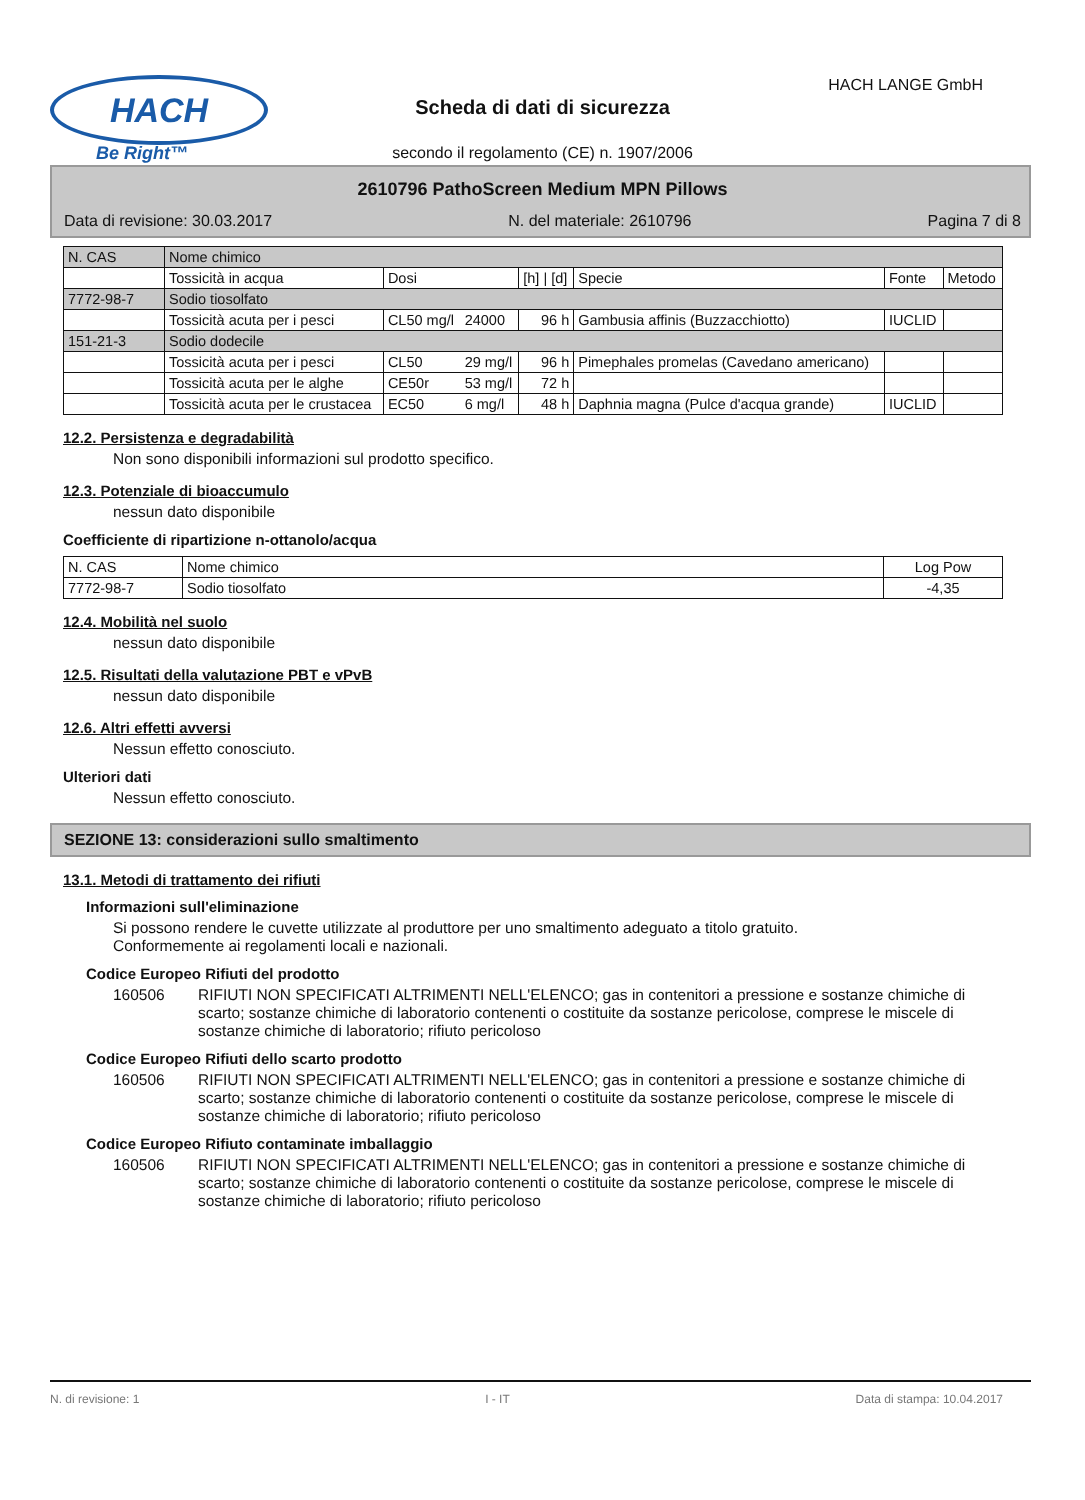HACH
Be Right™
HACH LANGE GmbH
Scheda di dati di sicurezza
secondo il regolamento (CE) n. 1907/2006
2610796 PathoScreen Medium MPN Pillows
Data di revisione: 30.03.2017 N. del materiale: 2610796 Pagina 7 di 8
| N. CAS | Nome chimico | | | | | | |
| | Tossicità in acqua | Dosi | | [h] / [d] | Specie | Fonte | Metodo |
| 7772-98-7 | Sodio tiosolfato | | | | | | |
| | Tossicità acuta per i pesci | CL50 mg/l | 24000 | 96 h | Gambusia affinis (Buzzacchiotto) | IUCLID | |
| 151-21-3 | Sodio dodecile | | | | | | |
| | Tossicità acuta per i pesci | CL50 | 29 mg/l | 96 h | Pimephales promelas (Cavedano americano) | | |
| | Tossicità acuta per le alghe | CE50r | 53 mg/l | 72 h | | | |
| | Tossicità acuta per le crustacea | EC50 | 6 mg/l | 48 h | Daphnia magna (Pulce d'acqua grande) | IUCLID | |
12.2. Persistenza e degradabilità
Non sono disponibili informazioni sul prodotto specifico.
12.3. Potenziale di bioaccumulo
nessun dato disponibile
Coefficiente di ripartizione n-ottanolo/acqua
| N. CAS | Nome chimico | Log Pow |
| 7772-98-7 | Sodio tiosolfato | -4,35 |
12.4. Mobilità nel suolo
nessun dato disponibile
12.5. Risultati della valutazione PBT e vPvB
nessun dato disponibile
12.6. Altri effetti avversi
Nessun effetto conosciuto.
Ulteriori dati
Nessun effetto conosciuto.
SEZIONE 13: considerazioni sullo smaltimento
13.1. Metodi di trattamento dei rifiuti
Informazioni sull'eliminazione
Si possono rendere le cuvette utilizzate al produttore per uno smaltimento adeguato a titolo gratuito.
Conformemente ai regolamenti locali e nazionali.
Codice Europeo Rifiuti del prodotto
160506 RIFIUTI NON SPECIFICATI ALTRIMENTI NELL'ELENCO; gas in contenitori a pressione e sostanze chimiche di scarto; sostanze chimiche di laboratorio contenenti o costituite da sostanze pericolose, comprese le miscele di sostanze chimiche di laboratorio; rifiuto pericoloso
Codice Europeo Rifiuti dello scarto prodotto
160506 RIFIUTI NON SPECIFICATI ALTRIMENTI NELL'ELENCO; gas in contenitori a pressione e sostanze chimiche di scarto; sostanze chimiche di laboratorio contenenti o costituite da sostanze pericolose, comprese le miscele di sostanze chimiche di laboratorio; rifiuto pericoloso
Codice Europeo Rifiuto contaminate imballaggio
160506 RIFIUTI NON SPECIFICATI ALTRIMENTI NELL'ELENCO; gas in contenitori a pressione e sostanze chimiche di scarto; sostanze chimiche di laboratorio contenenti o costituite da sostanze pericolose, comprese le miscele di sostanze chimiche di laboratorio; rifiuto pericoloso
N. di revisione: 1 I - IT Data di stampa: 10.04.2017